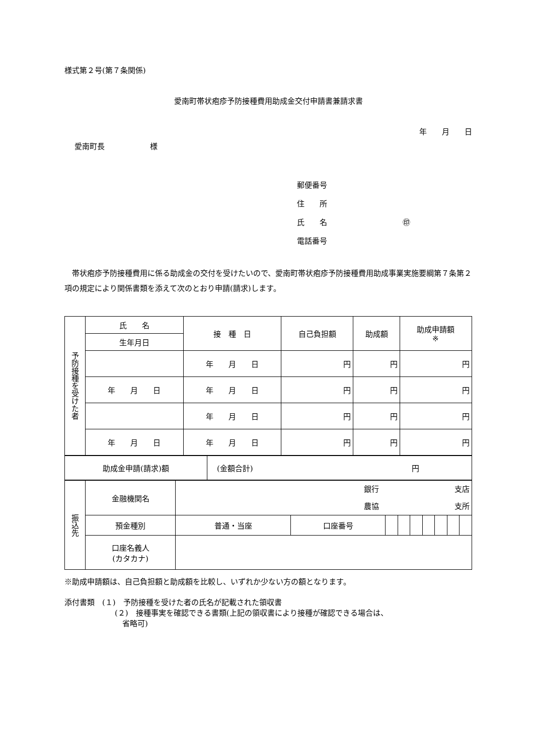様式第２号(第７条関係)
愛南町帯状疱疹予防接種費用助成金交付申請書兼請求書
年　　月　　日
愛南町長　　　　　　様
郵便番号
住　　所
氏　　名　　　　　　　　　　㊞
電話番号
　帯状疱疹予防接種費用に係る助成金の交付を受けたいので、愛南町帯状疱疹予防接種費用助成事業実施要綱第７条第２項の規定により関係書類を添えて次のとおり申請(請求)します。
| 予防接種を受けた者 | 氏 名 | 接 種 日 | 自己負担額 | 助成額 | 助成申請額 ※ |
| | 生年月日 | | | | |
| | | 年 月 日 | 円 | 円 | 円 |
| | 年 月 日 | 年 月 日 | 円 | 円 | 円 |
| | | 年 月 日 | 円 | 円 | 円 |
| | 年 月 日 | 年 月 日 | 円 | 円 | 円 |
| 助成金申請(請求)額 | (金額合計) 円 |
| 振込先 | 金融機関名 | 銀行 支店 農協 支所 | | | | | | | | |
| | 預金種別 | 普通・当座 | 口座番号 | | | | | | | |
| | 口座名義人 (カタカナ) | | | | | | | | | |
※助成申請額は、自己負担額と助成額を比較し、いずれか少ない方の額となります。
添付書類　(１)　予防接種を受けた者の氏名が記載された領収書
(２)　接種事実を確認できる書類(上記の領収書により接種が確認できる場合は、
　省略可)